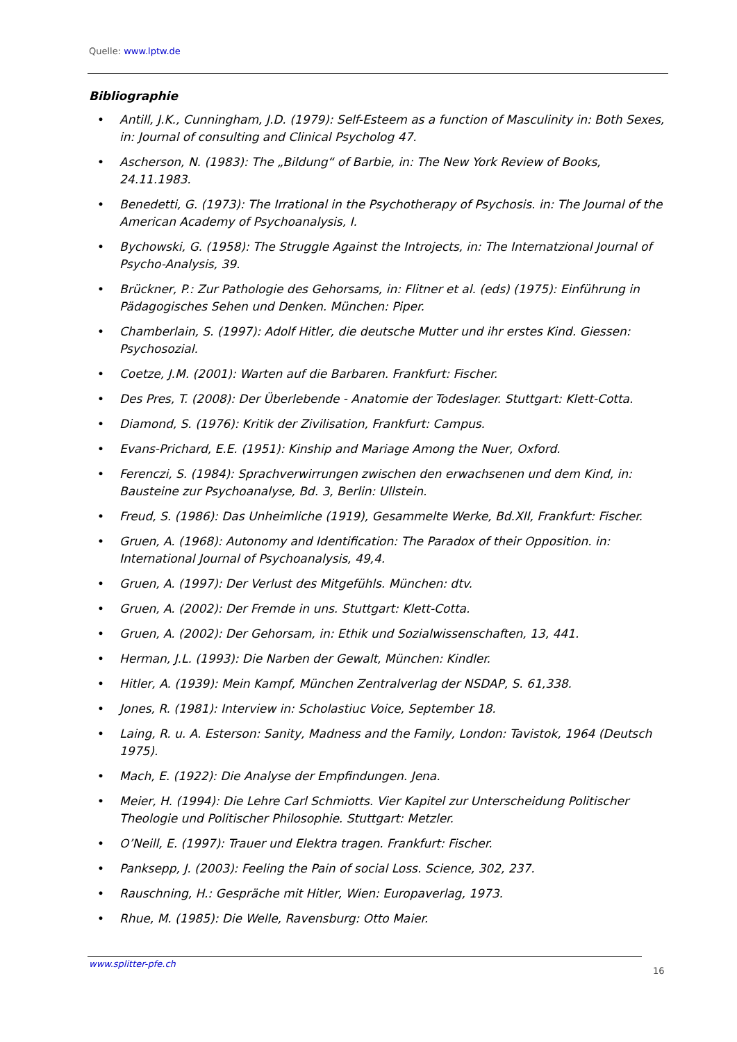Quelle: www.lptw.de
Bibliographie
• Antill, J.K., Cunningham, J.D. (1979): Self-Esteem as a function of Masculinity in: Both Sexes, in: Journal of consulting and Clinical Psycholog 47.
• Ascherson, N. (1983): The „Bildung“ of Barbie, in: The New York Review of Books, 24.11.1983.
• Benedetti, G. (1973): The Irrational in the Psychotherapy of Psychosis. in: The Journal of the American Academy of Psychoanalysis, I.
• Bychowski, G. (1958): The Struggle Against the Introjects, in: The Internatzional Journal of Psycho-Analysis, 39.
• Brückner, P.: Zur Pathologie des Gehorsams, in: Flitner et al. (eds) (1975): Einführung in Pädagogisches Sehen und Denken. München: Piper.
• Chamberlain, S. (1997): Adolf Hitler, die deutsche Mutter und ihr erstes Kind. Giessen: Psychosozial.
• Coetze, J.M. (2001): Warten auf die Barbaren. Frankfurt: Fischer.
• Des Pres, T. (2008): Der Überlebende - Anatomie der Todeslager. Stuttgart: Klett-Cotta.
• Diamond, S. (1976): Kritik der Zivilisation, Frankfurt: Campus.
• Evans-Prichard, E.E. (1951): Kinship and Mariage Among the Nuer, Oxford.
• Ferenczi, S. (1984): Sprachverwirrungen zwischen den erwachsenen und dem Kind, in: Bausteine zur Psychoanalyse, Bd. 3, Berlin: Ullstein.
• Freud, S. (1986): Das Unheimliche (1919), Gesammelte Werke, Bd.XII, Frankfurt: Fischer.
• Gruen, A. (1968): Autonomy and Identification: The Paradox of their Opposition. in: International Journal of Psychoanalysis, 49,4.
• Gruen, A. (1997): Der Verlust des Mitgefühls. München: dtv.
• Gruen, A. (2002): Der Fremde in uns. Stuttgart: Klett-Cotta.
• Gruen, A. (2002): Der Gehorsam, in: Ethik und Sozialwissenschaften, 13, 441.
• Herman, J.L. (1993): Die Narben der Gewalt, München: Kindler.
• Hitler, A. (1939): Mein Kampf, München Zentralverlag der NSDAP, S. 61,338.
• Jones, R. (1981): Interview in: Scholastiuc Voice, September 18.
• Laing, R. u. A. Esterson: Sanity, Madness and the Family, London: Tavistok, 1964 (Deutsch 1975).
• Mach, E. (1922): Die Analyse der Empfindungen. Jena.
• Meier, H. (1994): Die Lehre Carl Schmiotts. Vier Kapitel zur Unterscheidung Politischer Theologie und Politischer Philosophie. Stuttgart: Metzler.
• O’Neill, E. (1997): Trauer und Elektra tragen. Frankfurt: Fischer.
• Panksepp, J. (2003): Feeling the Pain of social Loss. Science, 302, 237.
• Rauschning, H.: Gespräche mit Hitler, Wien: Europaverlag, 1973.
• Rhue, M. (1985): Die Welle, Ravensburg: Otto Maier.
www.splitter-pfe.ch
16